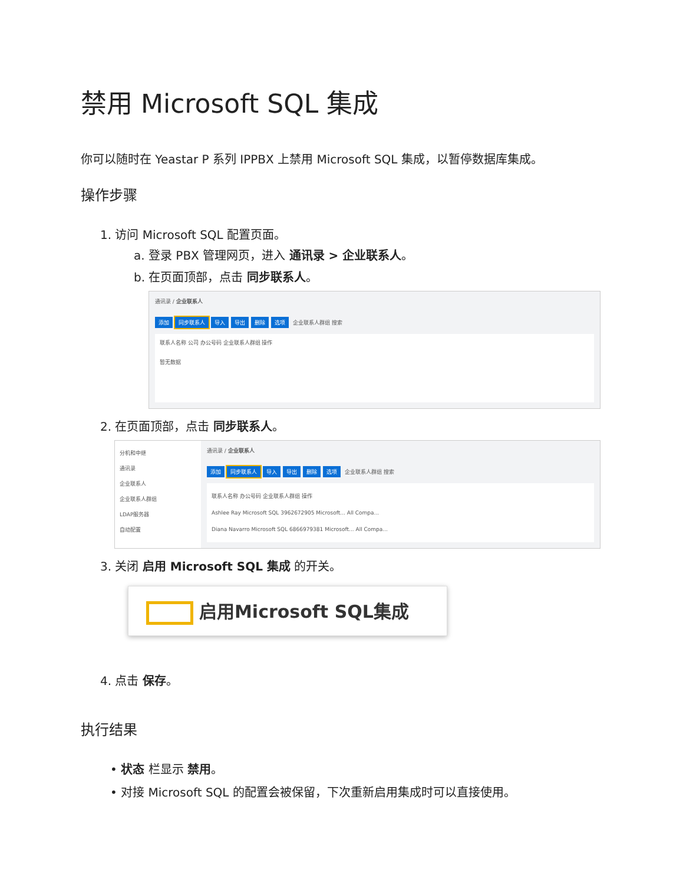禁用 Microsoft SQL 集成
你可以随时在 Yeastar P 系列 IPPBX 上禁用 Microsoft SQL 集成，以暂停数据库集成。
操作步骤
1. 访问 Microsoft SQL 配置页面。
a. 登录 PBX 管理网页，进入 通讯录 > 企业联系人。
b. 在页面顶部，点击 同步联系人。
通讯录 / 企业联系人
添加 同步联系人 导入 导出 删除 选项 企业联系人群组 搜索
联系人名称 公司 办公号码 企业联系人群组 操作
暂无数据
2. 在页面顶部，点击 同步联系人。
分机和中继
通讯录
企业联系人
企业联系人群组
LDAP服务器
自动配置
通讯录 / 企业联系人
添加 同步联系人 导入 导出 删除 选项 企业联系人群组 搜索
联系人名称 办公号码 企业联系人群组 操作
Ashlee Ray Microsoft SQL 3962672905 Microsoft... All Compa...
Diana Navarro Microsoft SQL 6866979381 Microsoft... All Compa...
3. 关闭 启用 Microsoft SQL 集成 的开关。
启用Microsoft SQL集成
4. 点击 保存。
执行结果
• 状态 栏显示 禁用。
• 对接 Microsoft SQL 的配置会被保留，下次重新启用集成时可以直接使用。